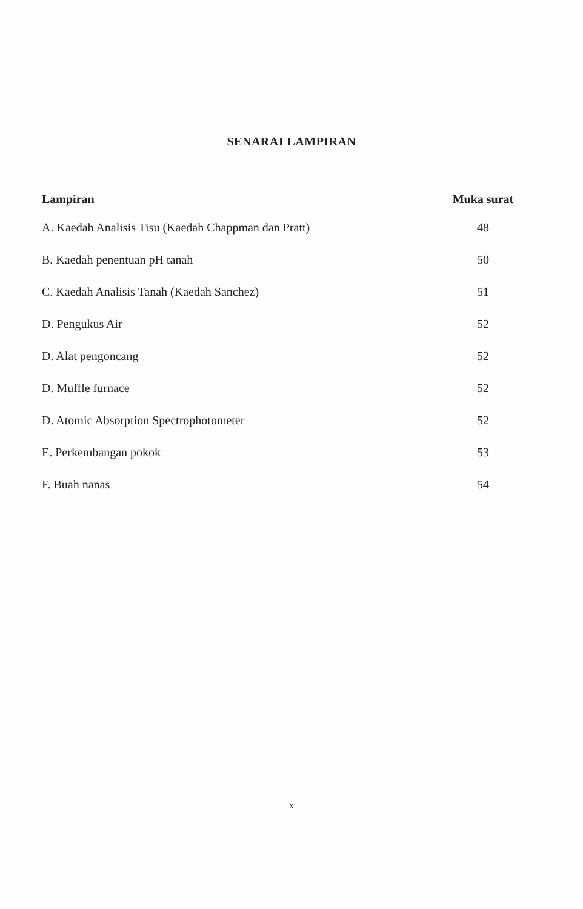SENARAI LAMPIRAN
| Lampiran | Muka surat |
| --- | --- |
| A. Kaedah Analisis Tisu (Kaedah Chappman dan Pratt) | 48 |
| B. Kaedah penentuan pH tanah | 50 |
| C. Kaedah Analisis Tanah (Kaedah Sanchez) | 51 |
| D. Pengukus Air | 52 |
| D. Alat pengoncang | 52 |
| D. Muffle furnace | 52 |
| D. Atomic Absorption Spectrophotometer | 52 |
| E. Perkembangan pokok | 53 |
| F. Buah nanas | 54 |
x